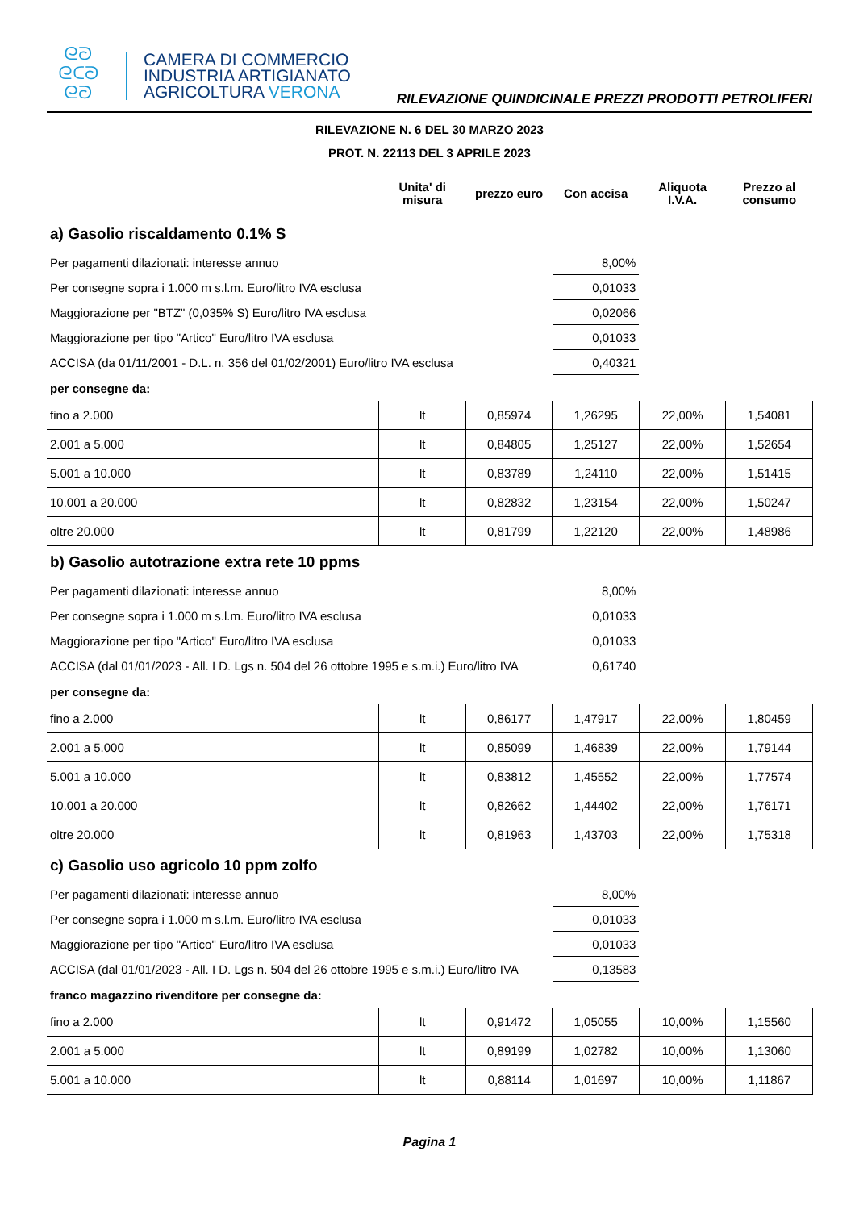ᘓᘐ
ᘓᑕᘐ
ᘓᘐ
CAMERA DI COMMERCIO
INDUSTRIA ARTIGIANATO
AGRICOLTURA VERONA
RILEVAZIONE QUINDICINALE PREZZI PRODOTTI PETROLIFERI
RILEVAZIONE N. 6 DEL 30 MARZO 2023
PROT. N. 22113 DEL 3 APRILE 2023
| | Unita' di misura | prezzo euro | Con accisa | Aliquota I.V.A. | Prezzo al consumo |
| --- | --- | --- | --- | --- | --- |
| a) Gasolio riscaldamento 0.1% S | | | | | |
| Per pagamenti dilazionati: interesse annuo | | | 8,00% | | |
| Per consegne sopra i 1.000 m s.l.m. Euro/litro IVA esclusa | | | 0,01033 | | |
| Maggiorazione per "BTZ" (0,035% S) Euro/litro IVA esclusa | | | 0,02066 | | |
| Maggiorazione per tipo "Artico" Euro/litro IVA esclusa | | | 0,01033 | | |
| ACCISA (da 01/11/2001 - D.L. n. 356 del 01/02/2001) Euro/litro IVA esclusa | | | 0,40321 | | |
| per consegne da: | | | | | |
| fino a 2.000 | lt | 0,85974 | 1,26295 | 22,00% | 1,54081 |
| 2.001 a 5.000 | lt | 0,84805 | 1,25127 | 22,00% | 1,52654 |
| 5.001 a 10.000 | lt | 0,83789 | 1,24110 | 22,00% | 1,51415 |
| 10.001 a 20.000 | lt | 0,82832 | 1,23154 | 22,00% | 1,50247 |
| oltre 20.000 | lt | 0,81799 | 1,22120 | 22,00% | 1,48986 |
| b) Gasolio autotrazione extra rete 10 ppms | | | | | |
| Per pagamenti dilazionati: interesse annuo | | | 8,00% | | |
| Per consegne sopra i 1.000 m s.l.m. Euro/litro IVA esclusa | | | 0,01033 | | |
| Maggiorazione per tipo "Artico" Euro/litro IVA esclusa | | | 0,01033 | | |
| ACCISA (dal 01/01/2023 - All. I D. Lgs n. 504 del 26 ottobre 1995 e s.m.i.) Euro/litro IVA | | | 0,61740 | | |
| per consegne da: | | | | | |
| fino a 2.000 | lt | 0,86177 | 1,47917 | 22,00% | 1,80459 |
| 2.001 a 5.000 | lt | 0,85099 | 1,46839 | 22,00% | 1,79144 |
| 5.001 a 10.000 | lt | 0,83812 | 1,45552 | 22,00% | 1,77574 |
| 10.001 a 20.000 | lt | 0,82662 | 1,44402 | 22,00% | 1,76171 |
| oltre 20.000 | lt | 0,81963 | 1,43703 | 22,00% | 1,75318 |
| c) Gasolio uso agricolo 10 ppm zolfo | | | | | |
| Per pagamenti dilazionati: interesse annuo | | | 8,00% | | |
| Per consegne sopra i 1.000 m s.l.m. Euro/litro IVA esclusa | | | 0,01033 | | |
| Maggiorazione per tipo "Artico" Euro/litro IVA esclusa | | | 0,01033 | | |
| ACCISA (dal 01/01/2023 - All. I D. Lgs n. 504 del 26 ottobre 1995 e s.m.i.) Euro/litro IVA | | | 0,13583 | | |
| franco magazzino rivenditore per consegne da: | | | | | |
| fino a 2.000 | lt | 0,91472 | 1,05055 | 10,00% | 1,15560 |
| 2.001 a 5.000 | lt | 0,89199 | 1,02782 | 10,00% | 1,13060 |
| 5.001 a 10.000 | lt | 0,88114 | 1,01697 | 10,00% | 1,11867 |
Pagina 1